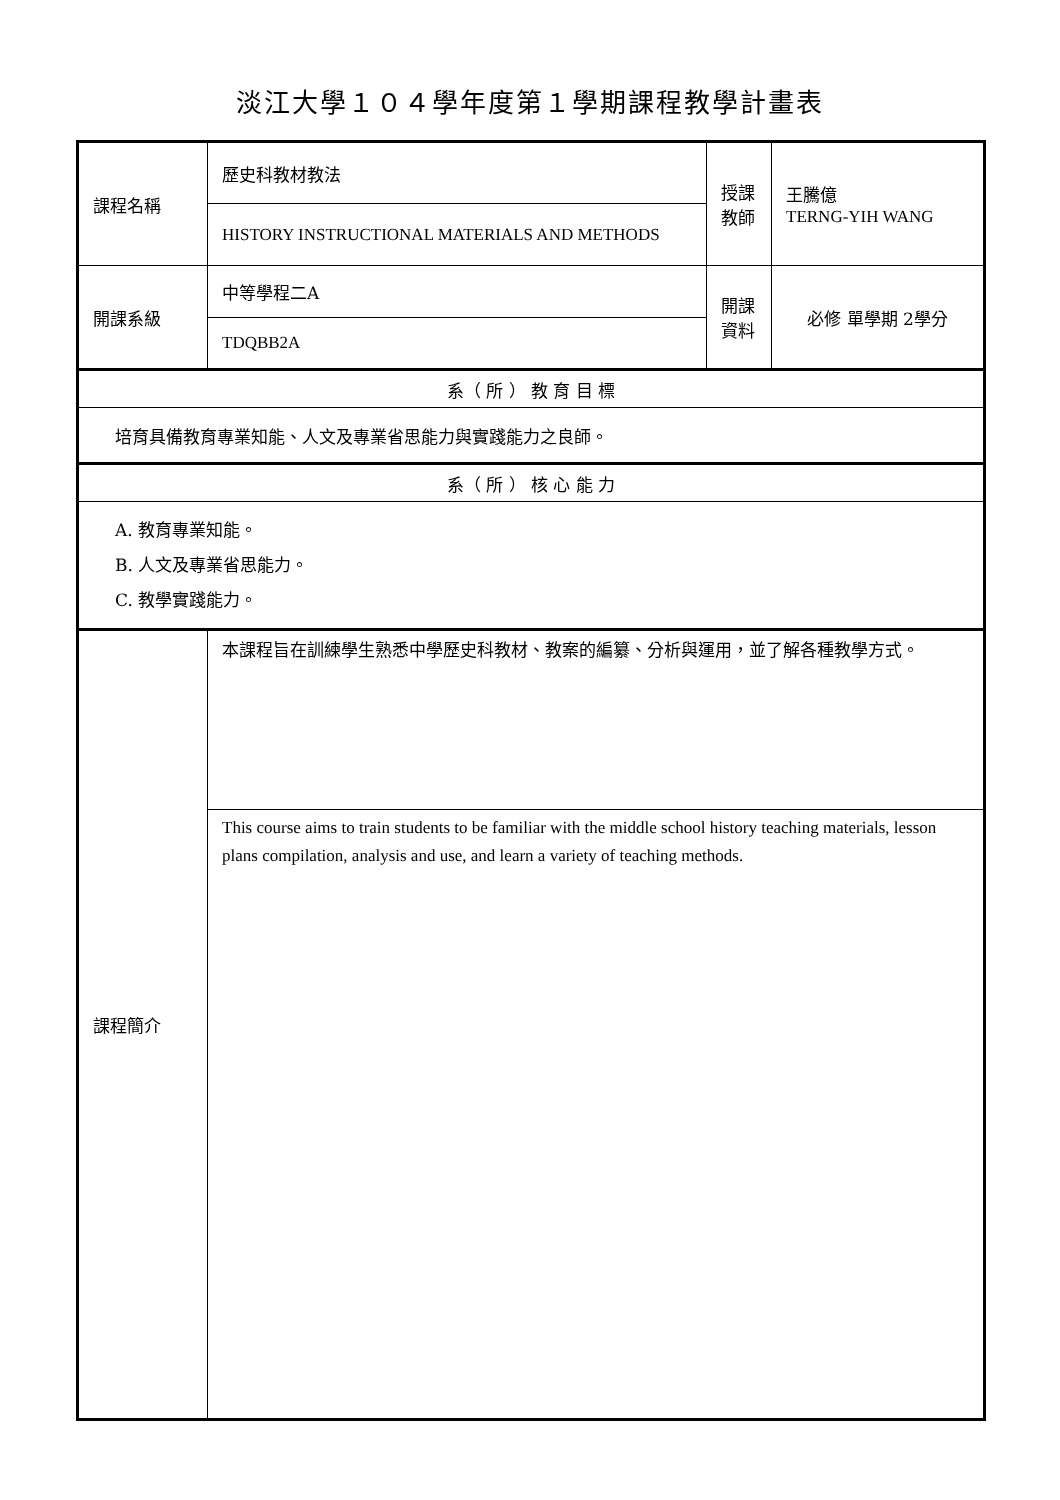淡江大學１０４學年度第１學期課程教學計畫表
| 課程名稱 | 歷史科教材教法 | 授課 教師 | 王騰億 TERNG-YIH WANG |
| | HISTORY INSTRUCTIONAL MATERIALS AND METHODS | | |
| 開課系級 | 中等學程二A | 開課 資料 | 必修 單學期 2學分 |
| | TDQBB2A | | |
| 系（ 所 ） 教 育 目 標 | | | |
| 培育具備教育專業知能、人文及專業省思能力與實踐能力之良師。 | | | |
| 系（ 所 ） 核 心 能 力 | | | |
| A. 教育專業知能。 B. 人文及專業省思能力。 C. 教學實踐能力。 | | | |
| 課程簡介 | 本課程旨在訓練學生熟悉中學歷史科教材、教案的編纂、分析與運用，並了解各種教學方式。 | | |
| | This course aims to train students to be familiar with the middle school history teaching materials, lesson plans compilation, analysis and use, and learn a variety of teaching methods. | | |